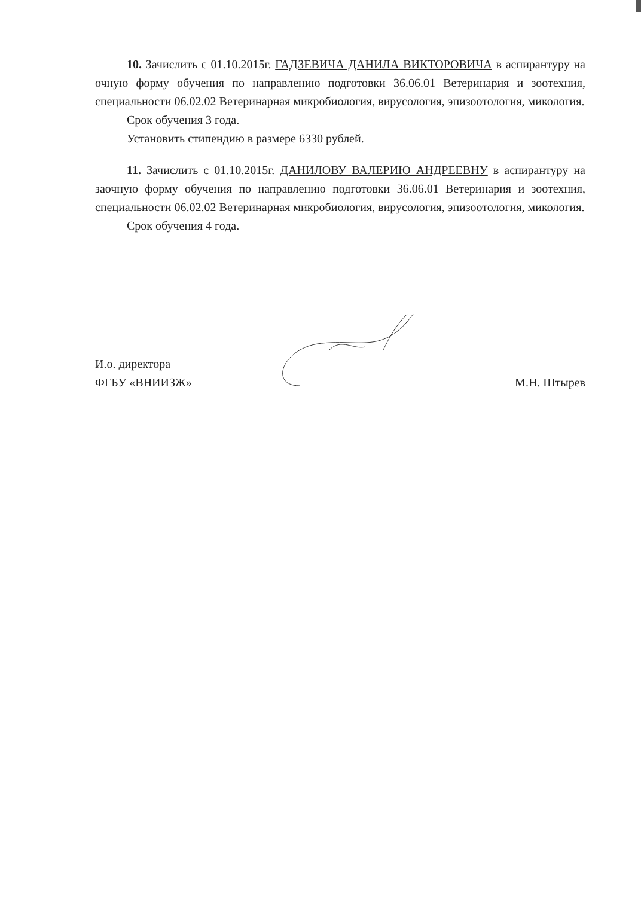10. Зачислить с 01.10.2015г. ГАДЗЕВИЧА ДАНИЛА ВИКТОРОВИЧА в аспирантуру на очную форму обучения по направлению подготовки 36.06.01 Ветеринария и зоотехния, специальности 06.02.02 Ветеринарная микробиология, вирусология, эпизоотология, микология.
Срок обучения 3 года.
Установить стипендию в размере 6330 рублей.
11. Зачислить с 01.10.2015г. ДАНИЛОВУ ВАЛЕРИЮ АНДРЕЕВНУ в аспирантуру на заочную форму обучения по направлению подготовки 36.06.01 Ветеринария и зоотехния, специальности 06.02.02 Ветеринарная микробиология, вирусология, эпизоотология, микология.
Срок обучения 4 года.
И.о. директора
ФГБУ «ВНИИЗЖ»
М.Н. Штырев